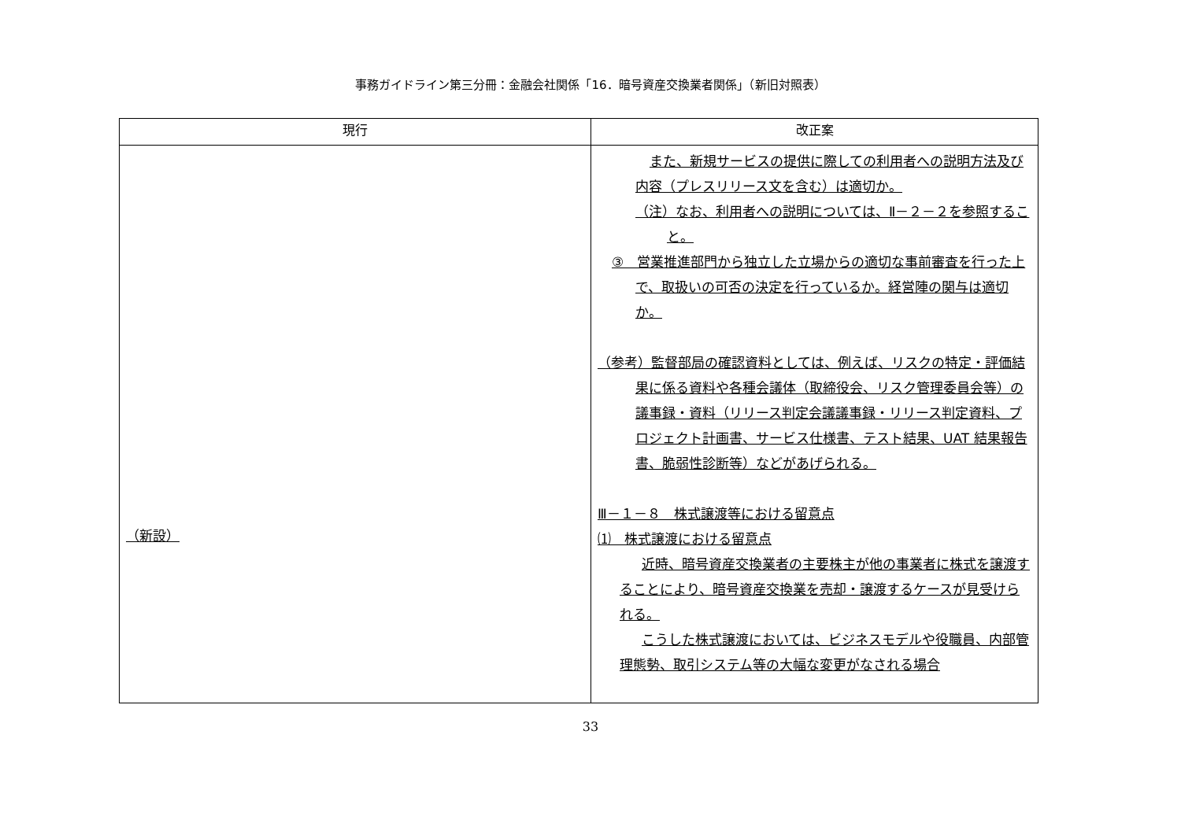事務ガイドライン第三分冊：金融会社関係「16．暗号資産交換業者関係」（新旧対照表）
| 現行 | 改正案 |
| --- | --- |
| （新設） | また、新規サービスの提供に際しての利用者への説明方法及び内容（プレスリリース文を含む）は適切か。 （注）なお、利用者への説明については、Ⅱ－２－２を参照すること。 ③ 営業推進部門から独立した立場からの適切な事前審査を行った上で、取扱いの可否の決定を行っているか。経営陣の関与は適切か。 （参考）監督部局の確認資料としては、例えば、リスクの特定・評価結果に係る資料や各種会議体（取締役会、リスク管理委員会等）の議事録・資料（リリース判定会議議事録・リリース判定資料、プロジェクト計画書、サービス仕様書、テスト結果、UAT 結果報告書、脆弱性診断等）などがあげられる。 Ⅲ－１－８ 株式譲渡等における留意点 ⑴ 株式譲渡における留意点 近時、暗号資産交換業者の主要株主が他の事業者に株式を譲渡することにより、暗号資産交換業を売却・譲渡するケースが見受けられる。 こうした株式譲渡においては、ビジネスモデルや役職員、内部管理態勢、取引システム等の大幅な変更がなされる場合 |
33